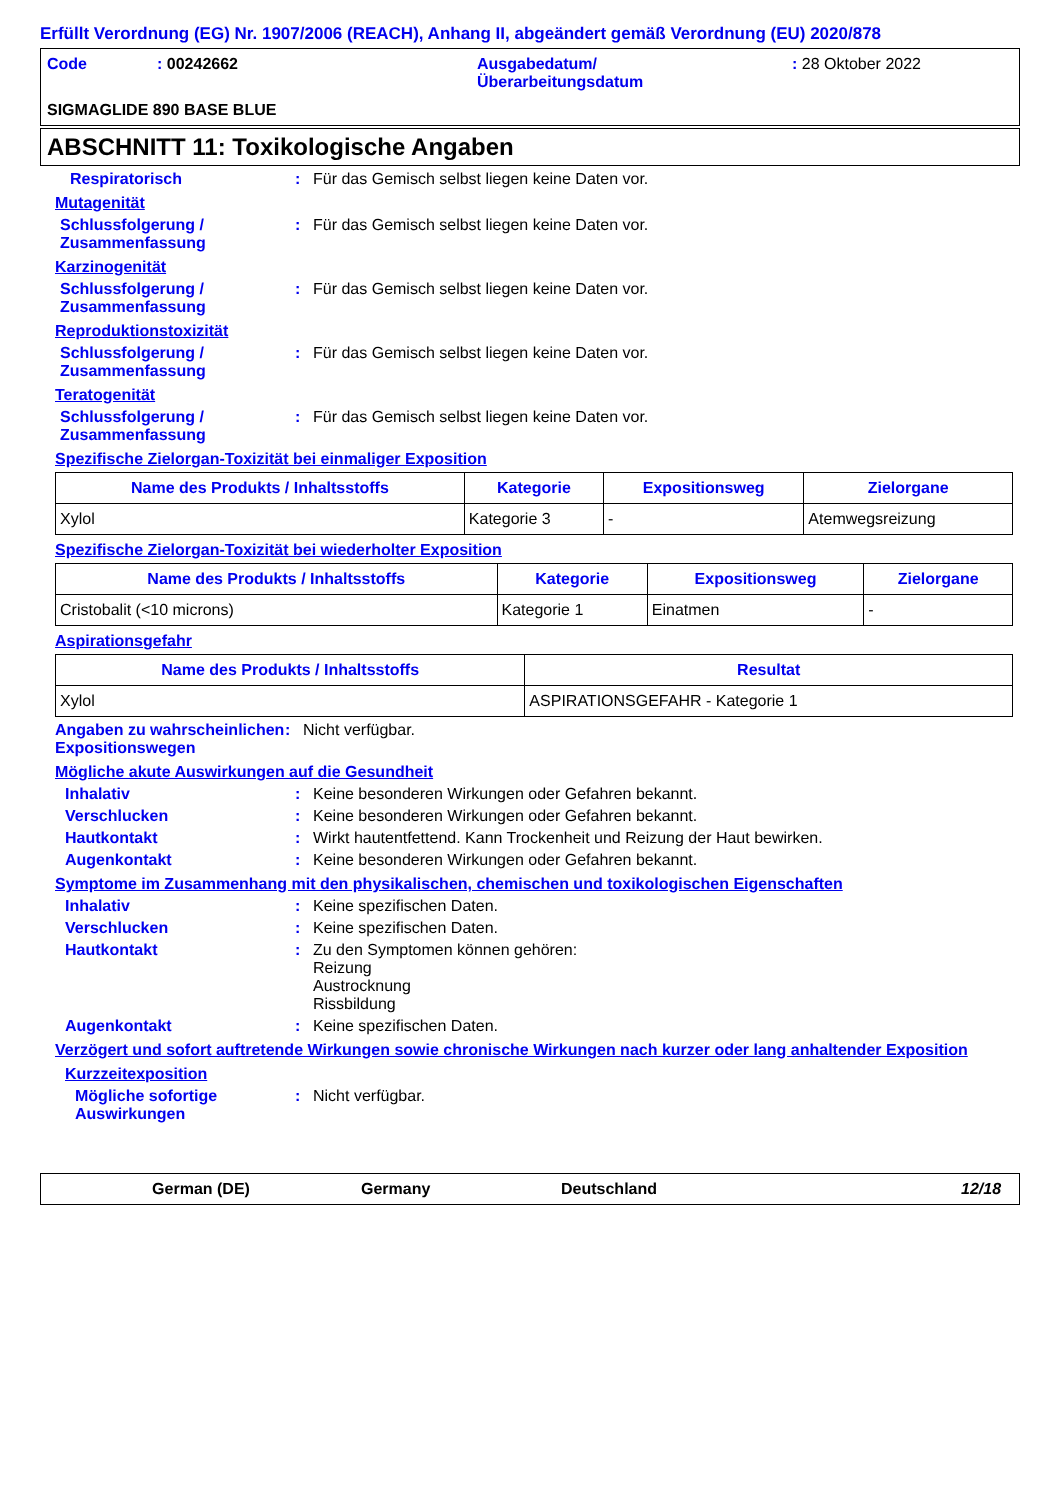Erfüllt Verordnung (EG) Nr. 1907/2006 (REACH), Anhang II, abgeändert gemäß Verordnung (EU) 2020/878
Code : 00242662 Ausgabedatum/
Überarbeitungsdatum
: 28 Oktober 2022
SIGMAGLIDE 890 BASE BLUE
ABSCHNITT 11: Toxikologische Angaben
Respiratorisch : Für das Gemisch selbst liegen keine Daten vor.
Mutagenität
Schlussfolgerung / Zusammenfassung
: Für das Gemisch selbst liegen keine Daten vor.
Karzinogenität
Schlussfolgerung / Zusammenfassung
: Für das Gemisch selbst liegen keine Daten vor.
Reproduktionstoxizität
Schlussfolgerung / Zusammenfassung
: Für das Gemisch selbst liegen keine Daten vor.
Teratogenität
Schlussfolgerung / Zusammenfassung
: Für das Gemisch selbst liegen keine Daten vor.
Spezifische Zielorgan-Toxizität bei einmaliger Exposition
| Name des Produkts / Inhaltsstoffs | Kategorie | Expositionsweg | Zielorgane |
| --- | --- | --- | --- |
| Xylol | Kategorie 3 | - | Atemwegsreizung |
Spezifische Zielorgan-Toxizität bei wiederholter Exposition
| Name des Produkts / Inhaltsstoffs | Kategorie | Expositionsweg | Zielorgane |
| --- | --- | --- | --- |
| Cristobalit (<10 microns) | Kategorie 1 | Einatmen | - |
Aspirationsgefahr
| Name des Produkts / Inhaltsstoffs | Resultat |
| --- | --- |
| Xylol | ASPIRATIONSGEFAHR - Kategorie 1 |
Angaben zu wahrscheinlichen Expositionswegen
: Nicht verfügbar.
Mögliche akute Auswirkungen auf die Gesundheit
Inhalativ : Keine besonderen Wirkungen oder Gefahren bekannt.
Verschlucken : Keine besonderen Wirkungen oder Gefahren bekannt.
Hautkontakt : Wirkt hautentfettend. Kann Trockenheit und Reizung der Haut bewirken.
Augenkontakt : Keine besonderen Wirkungen oder Gefahren bekannt.
Symptome im Zusammenhang mit den physikalischen, chemischen und toxikologischen Eigenschaften
Inhalativ : Keine spezifischen Daten.
Verschlucken : Keine spezifischen Daten.
Hautkontakt : Zu den Symptomen können gehören:
Reizung
Austrocknung
Rissbildung
Augenkontakt : Keine spezifischen Daten.
Verzögert und sofort auftretende Wirkungen sowie chronische Wirkungen nach kurzer oder lang anhaltender Exposition
Kurzzeitexposition
Mögliche sofortige Auswirkungen
: Nicht verfügbar.
German (DE) Germany Deutschland 12/18